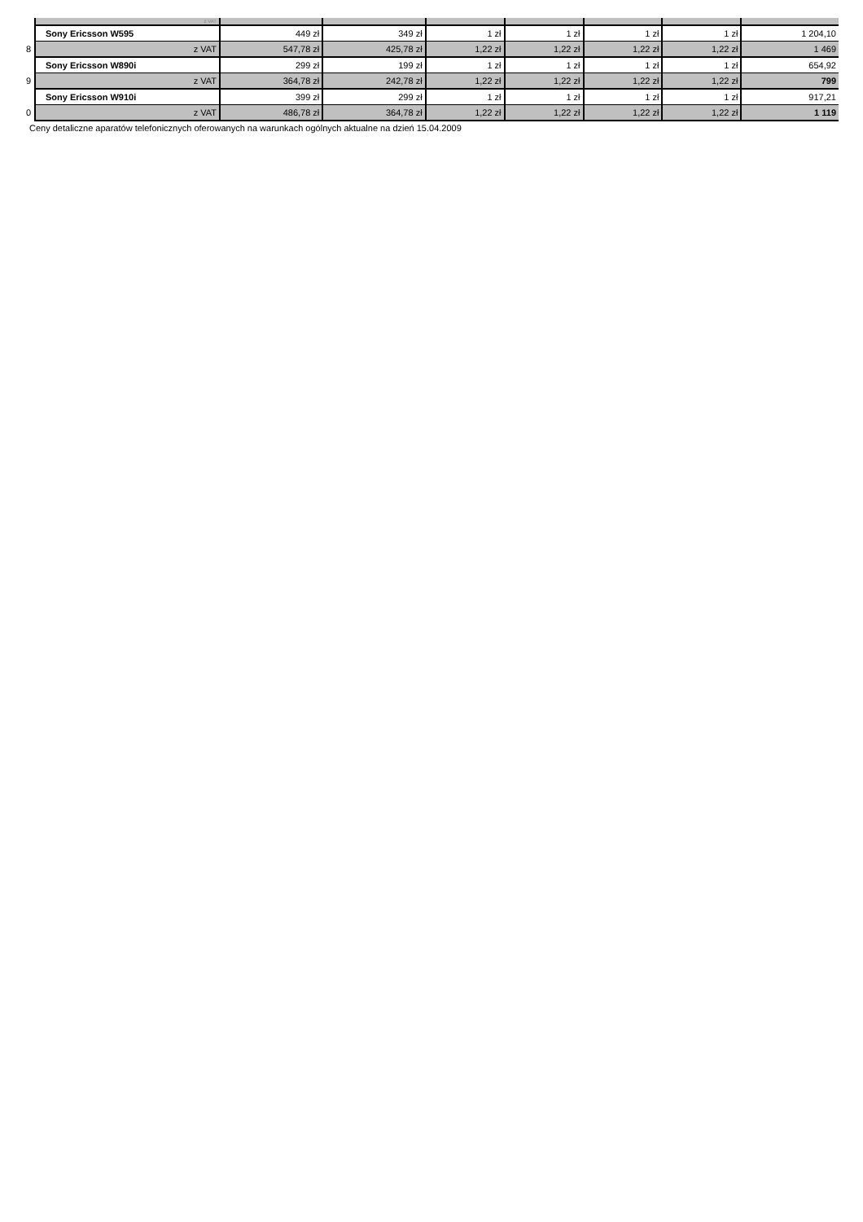| | z VAT | | | | | | | |
| | Sony Ericsson W595 | 449 zł | 349 zł | 1 zł | 1 zł | 1 zł | 1 zł | 1 204,10 |
| 8 | z VAT | 547,78 zł | 425,78 zł | 1,22 zł | 1,22 zł | 1,22 zł | 1,22 zł | 1 469 |
| | Sony Ericsson W890i | 299 zł | 199 zł | 1 zł | 1 zł | 1 zł | 1 zł | 654,92 |
| 9 | z VAT | 364,78 zł | 242,78 zł | 1,22 zł | 1,22 zł | 1,22 zł | 1,22 zł | 799 |
| | Sony Ericsson W910i | 399 zł | 299 zł | 1 zł | 1 zł | 1 zł | 1 zł | 917,21 |
| 0 | z VAT | 486,78 zł | 364,78 zł | 1,22 zł | 1,22 zł | 1,22 zł | 1,22 zł | 1 119 |
Ceny detaliczne aparatów telefonicznych oferowanych na warunkach ogólnych aktualne na dzień 15.04.2009